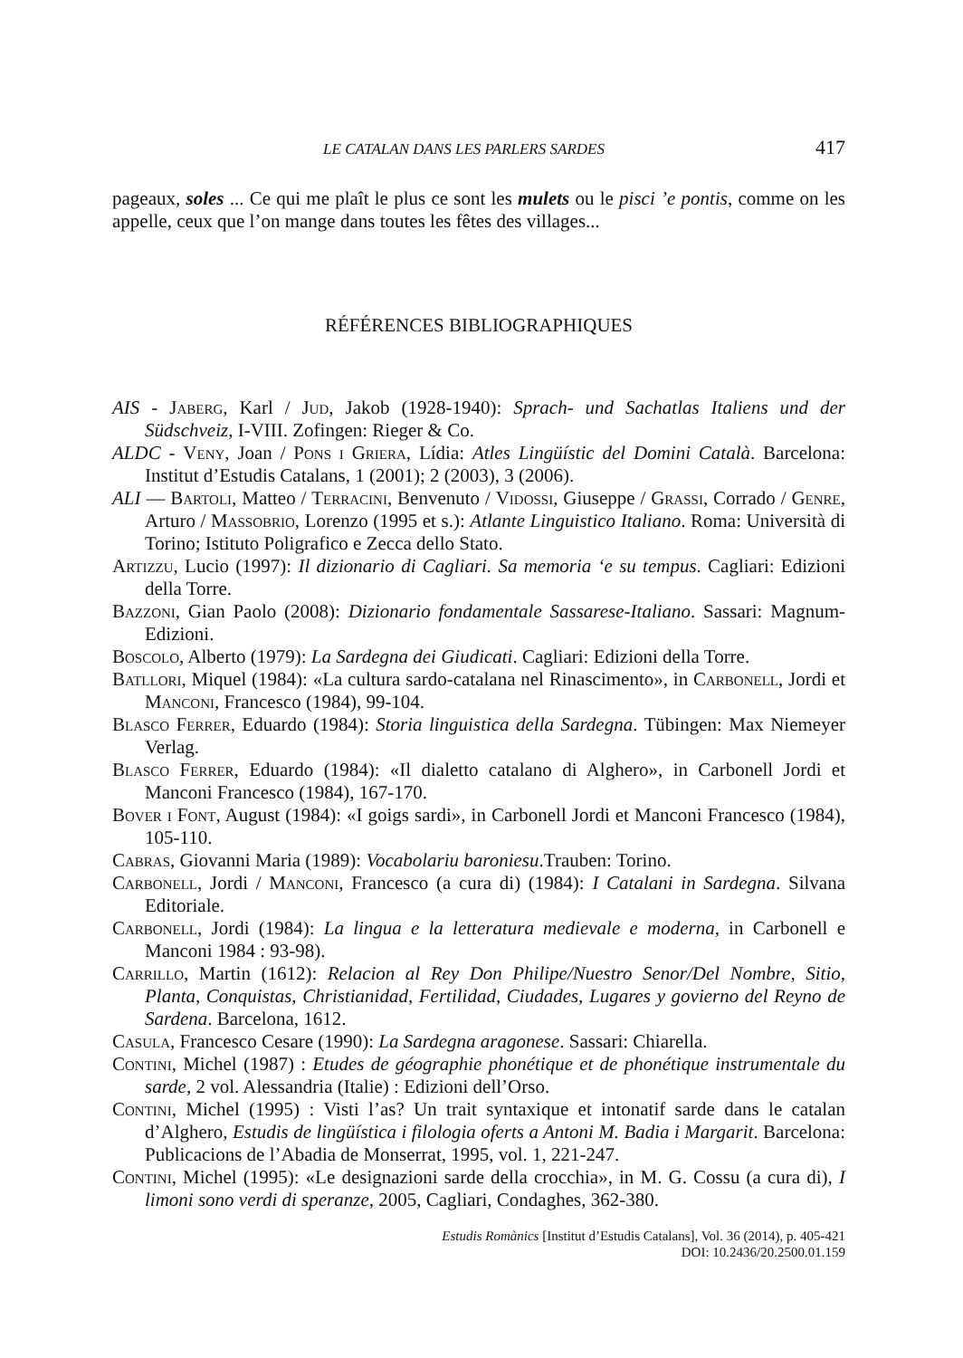LE CATALAN DANS LES PARLERS SARDES 417
pageaux, soles ... Ce qui me plaît le plus ce sont les mulets ou le pisci ’e pontis, comme on les appelle, ceux que l’on mange dans toutes les fêtes des villages...
RÉFÉRENCES BIBLIOGRAPHIQUES
AIS - Jaberg, Karl / Jud, Jakob (1928-1940): Sprach- und Sachatlas Italiens und der Südschveiz, I-VIII. Zofingen: Rieger & Co.
ALDC - Veny, Joan / Pons i Griera, Lídia: Atles Lingüístic del Domini Català. Barcelona: Institut d’Estudis Catalans, 1 (2001); 2 (2003), 3 (2006).
ALI — Bartoli, Matteo / Terracini, Benvenuto / Vidossi, Giuseppe / Grassi, Corrado / Genre, Arturo / Massobrio, Lorenzo (1995 et s.): Atlante Linguistico Italiano. Roma: Università di Torino; Istituto Poligrafico e Zecca dello Stato.
Artizzu, Lucio (1997): Il dizionario di Cagliari. Sa memoria ‘e su tempus. Cagliari: Edizioni della Torre.
Bazzoni, Gian Paolo (2008): Dizionario fondamentale Sassarese-Italiano. Sassari: Magnum- Edizioni.
Boscolo, Alberto (1979): La Sardegna dei Giudicati. Cagliari: Edizioni della Torre.
Batllori, Miquel (1984): «La cultura sardo-catalana nel Rinascimento», in Carbonell, Jordi et Manconi, Francesco (1984), 99-104.
Blasco Ferrer, Eduardo (1984): Storia linguistica della Sardegna. Tübingen: Max Niemeyer Verlag.
Blasco Ferrer, Eduardo (1984): «Il dialetto catalano di Alghero», in Carbonell Jordi et Manconi Francesco (1984), 167-170.
Bover i Font, August (1984): «I goigs sardi», in Carbonell Jordi et Manconi Francesco (1984), 105-110.
Cabras, Giovanni Maria (1989): Vocabolariu baroniesu.Trauben: Torino.
Carbonell, Jordi / Manconi, Francesco (a cura di) (1984): I Catalani in Sardegna. Silvana Editoriale.
Carbonell, Jordi (1984): La lingua e la letteratura medievale e moderna, in Carbonell e Manconi 1984 : 93-98).
Carrillo, Martin (1612): Relacion al Rey Don Philipe/Nuestro Senor/Del Nombre, Sitio, Planta, Conquistas, Christianidad, Fertilidad, Ciudades, Lugares y govierno del Reyno de Sardena. Barcelona, 1612.
Casula, Francesco Cesare (1990): La Sardegna aragonese. Sassari: Chiarella.
Contini, Michel (1987) : Etudes de géographie phonétique et de phonétique instrumentale du sarde, 2 vol. Alessandria (Italie) : Edizioni dell’Orso.
Contini, Michel (1995) : Visti l’as? Un trait syntaxique et intonatif sarde dans le catalan d’Alghero, Estudis de lingüística i filologia oferts a Antoni M. Badia i Margarit. Barcelona: Publicacions de l’Abadia de Monserrat, 1995, vol. 1, 221-247.
Contini, Michel (1995): «Le designazioni sarde della crocchia», in M. G. Cossu (a cura di), I limoni sono verdi di speranze, 2005, Cagliari, Condaghes, 362-380.
Estudis Romànics [Institut d’Estudis Catalans], Vol. 36 (2014), p. 405-421
DOI: 10.2436/20.2500.01.159